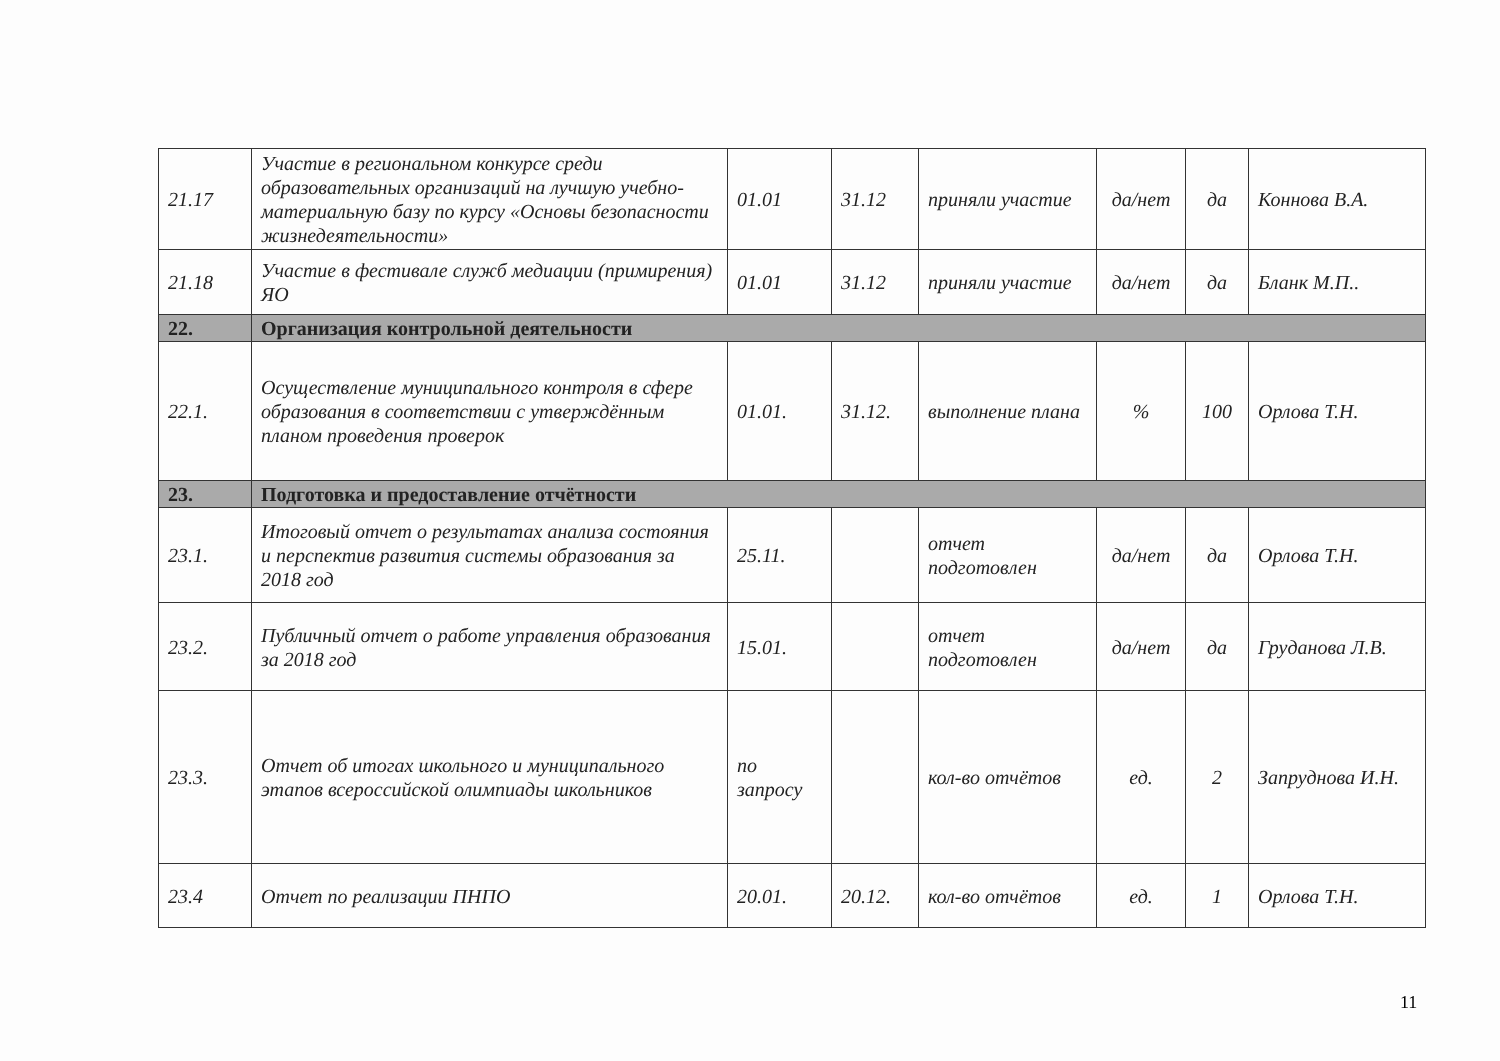| 21.17 | Участие в региональном конкурсе среди образовательных организаций на лучшую учебно-материальную базу по курсу «Основы безопасности жизнедеятельности» | 01.01 | 31.12 | приняли участие | да/нет | да | Коннова В.А. |
| 21.18 | Участие в фестивале служб медиации (примирения) ЯО | 01.01 | 31.12 | приняли участие | да/нет | да | Бланк М.П.. |
| 22. | Организация контрольной деятельности | | | | | | |
| 22.1. | Осуществление муниципального контроля в сфере образования в соответствии с утверждённым планом проведения проверок | 01.01. | 31.12. | выполнение плана | % | 100 | Орлова Т.Н. |
| 23. | Подготовка и предоставление отчётности | | | | | | |
| 23.1. | Итоговый отчет о результатах анализа состояния и перспектив развития системы образования за 2018 год | 25.11. | | отчет подготовлен | да/нет | да | Орлова Т.Н. |
| 23.2. | Публичный отчет о работе управления образования за 2018 год | 15.01. | | отчет подготовлен | да/нет | да | Груданова Л.В. |
| 23.3. | Отчет об итогах школьного и муниципального этапов всероссийской олимпиады школьников | по запросу | | кол-во отчётов | ед. | 2 | Запруднова И.Н. |
| 23.4 | Отчет по реализации ПНПО | 20.01. | 20.12. | кол-во отчётов | ед. | 1 | Орлова Т.Н. |
11